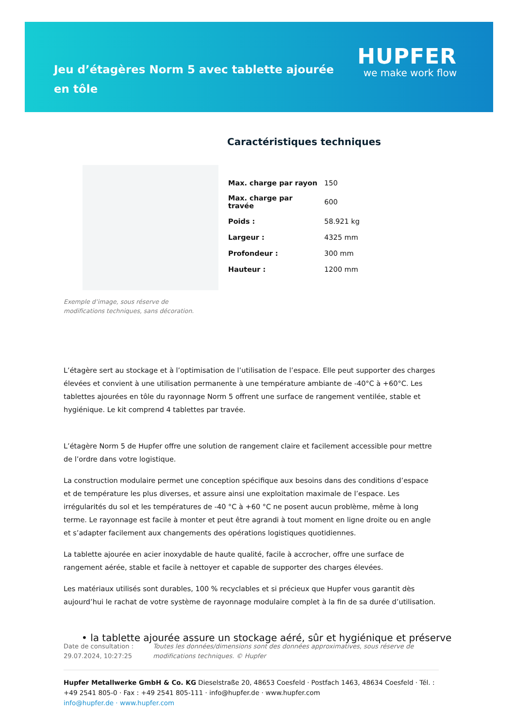Jeu d’étagères Norm 5 avec tablette ajourée en tôle
HUPFER
we make work flow
Caractéristiques techniques
Exemple d’image, sous réserve de modifications techniques, sans décoration.
| Max. charge par rayon | 150 |
| Max. charge par travée | 600 |
| Poids : | 58.921 kg |
| Largeur : | 4325 mm |
| Profondeur : | 300 mm |
| Hauteur : | 1200 mm |
L’étagère sert au stockage et à l’optimisation de l’utilisation de l’espace. Elle peut supporter des charges élevées et convient à une utilisation permanente à une température ambiante de -40°C à +60°C. Les tablettes ajourées en tôle du rayonnage Norm 5 offrent une surface de rangement ventilée, stable et hygiénique. Le kit comprend 4 tablettes par travée.
L’étagère Norm 5 de Hupfer offre une solution de rangement claire et facilement accessible pour mettre de l’ordre dans votre logistique.
La construction modulaire permet une conception spécifique aux besoins dans des conditions d’espace et de température les plus diverses, et assure ainsi une exploitation maximale de l’espace. Les irrégularités du sol et les températures de -40 °C à +60 °C ne posent aucun problème, même à long terme. Le rayonnage est facile à monter et peut être agrandi à tout moment en ligne droite ou en angle et s’adapter facilement aux changements des opérations logistiques quotidiennes.
La tablette ajourée en acier inoxydable de haute qualité, facile à accrocher, offre une surface de rangement aérée, stable et facile à nettoyer et capable de supporter des charges élevées.
Les matériaux utilisés sont durables, 100 % recyclables et si précieux que Hupfer vous garantit dès aujourd’hui le rachat de votre système de rayonnage modulaire complet à la fin de sa durée d’utilisation.
• la tablette ajourée assure un stockage aéré, sûr et hygiénique et préserve
Date de consultation : 29.07.2024, 10:27:25
Toutes les données/dimensions sont des données approximatives, sous réserve de modifications techniques. © Hupfer
Hupfer Metallwerke GmbH & Co. KG Dieselstraße 20, 48653 Coesfeld · Postfach 1463, 48634 Coesfeld · Tél. : +49 2541 805-0 · Fax : +49 2541 805-111 · info@hupfer.de · www.hupfer.com
info@hupfer.de · www.hupfer.com